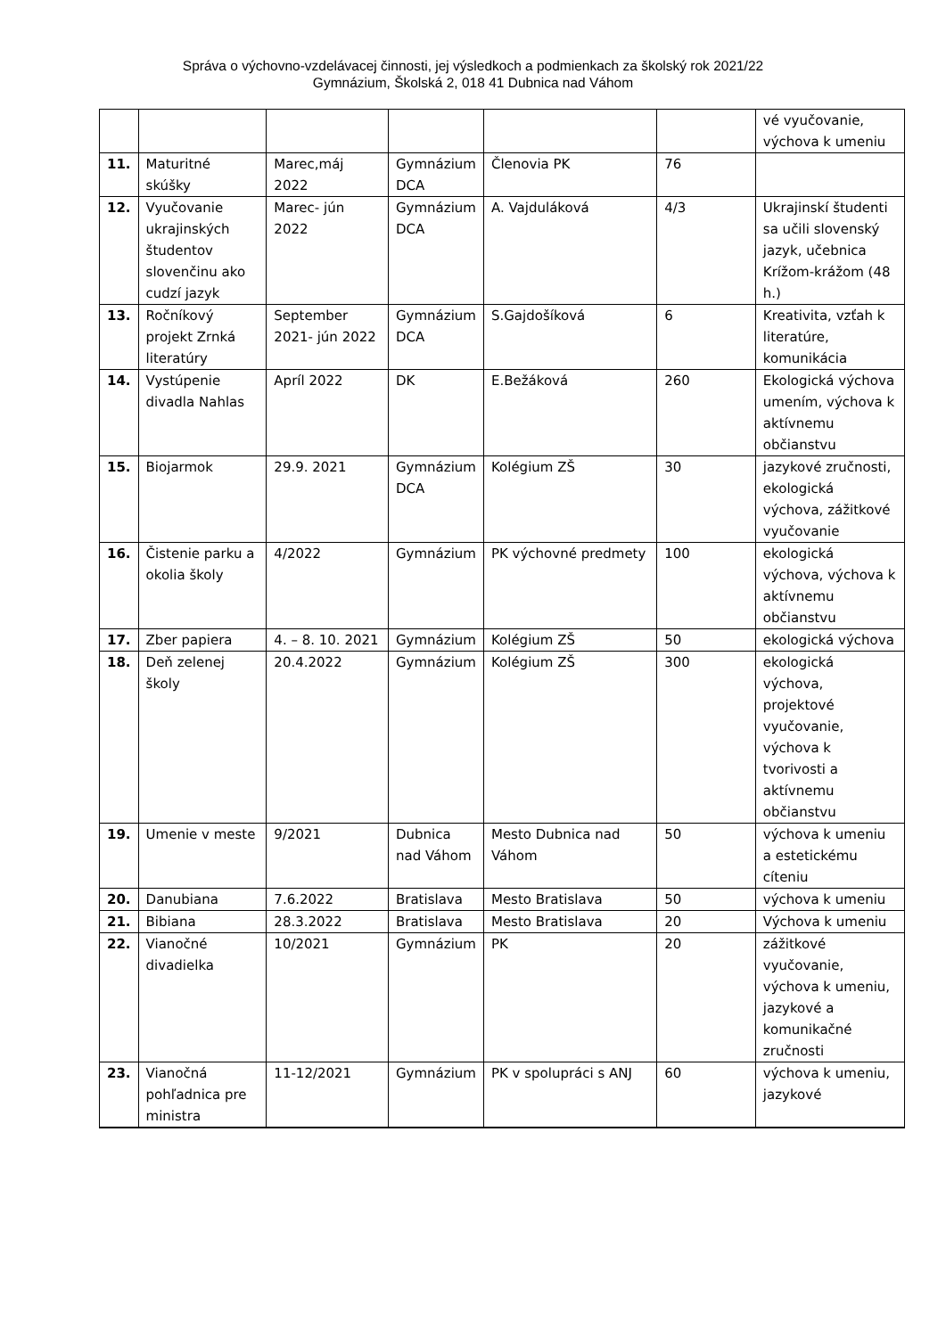Správa o výchovno-vzdelávacej činnosti, jej výsledkoch a podmienkach za školský rok 2021/22
Gymnázium, Školská 2, 018 41 Dubnica nad Váhom
| | | | | | | vé vyučovanie, výchova k umeniu |
| 11. | Maturitné skúšky | Marec,máj 2022 | Gymnázium DCA | Členovia PK | 76 | |
| 12. | Vyučovanie ukrajinských študentov slovenčinu ako cudzí jazyk | Marec- jún 2022 | Gymnázium DCA | A. Vajduláková | 4/3 | Ukrajinskí študenti sa učili slovenský jazyk, učebnica Krížom-krážom (48 h.) |
| 13. | Ročníkový projekt Zrnká literatúry | September 2021- jún 2022 | Gymnázium DCA | S.Gajdošíková | 6 | Kreativita, vzťah k literatúre, komunikácia |
| 14. | Vystúpenie divadla Nahlas | Apríl 2022 | DK | E.Bežáková | 260 | Ekologická výchova umením, výchova k aktívnemu občianstvu |
| 15. | Biojarmok | 29.9. 2021 | Gymnázium DCA | Kolégium ZŠ | 30 | jazykové zručnosti, ekologická výchova, zážitkové vyučovanie |
| 16. | Čistenie parku a okolia školy | 4/2022 | Gymnázium | PK výchovné predmety | 100 | ekologická výchova, výchova k aktívnemu občianstvu |
| 17. | Zber papiera | 4. – 8. 10. 2021 | Gymnázium | Kolégium ZŠ | 50 | ekologická výchova |
| 18. | Deň zelenej školy | 20.4.2022 | Gymnázium | Kolégium ZŠ | 300 | ekologická výchova, projektové vyučovanie, výchova k tvorivosti a aktívnemu občianstvu |
| 19. | Umenie v meste | 9/2021 | Dubnica nad Váhom | Mesto Dubnica nad Váhom | 50 | výchova k umeniu a estetickému cíteniu |
| 20. | Danubiana | 7.6.2022 | Bratislava | Mesto Bratislava | 50 | výchova k umeniu |
| 21. | Bibiana | 28.3.2022 | Bratislava | Mesto Bratislava | 20 | Výchova k umeniu |
| 22. | Vianočné divadielka | 10/2021 | Gymnázium | PK | 20 | zážitkové vyučovanie, výchova k umeniu, jazykové a komunikačné zručnosti |
| 23. | Vianočná pohľadnica pre ministra | 11-12/2021 | Gymnázium | PK v spolupráci s ANJ | 60 | výchova k umeniu, jazykové |